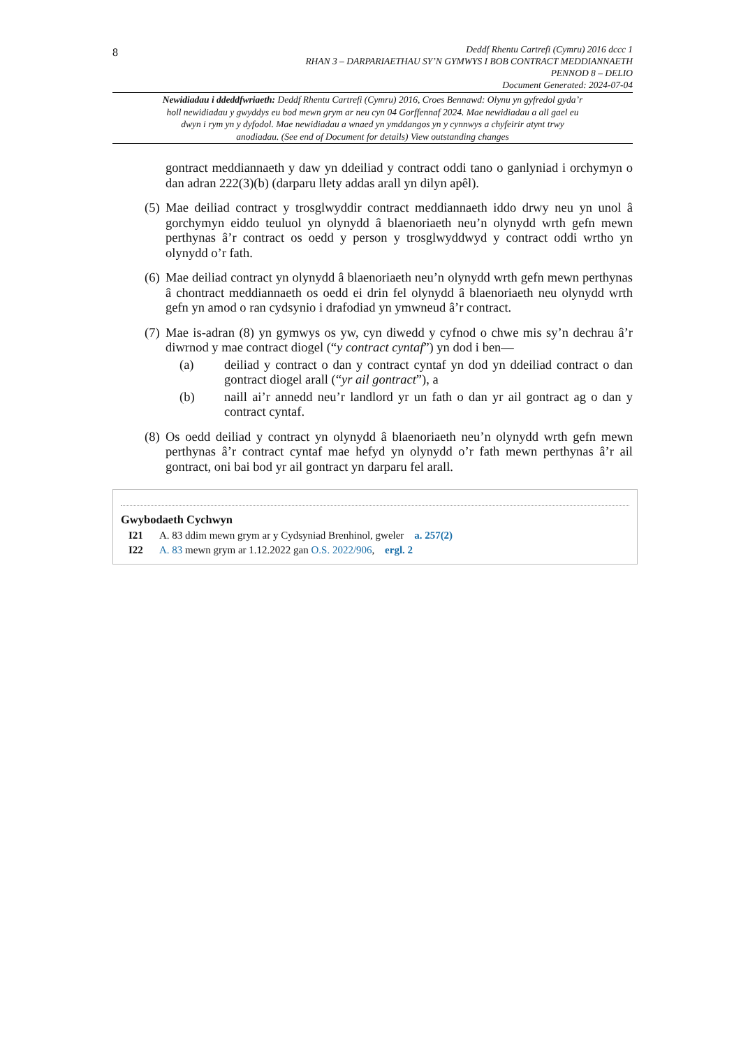8
Deddf Rhentu Cartrefi (Cymru) 2016 dccc 1
RHAN 3 – DARPARIAETHAU SY’N GYMWYS I BOB CONTRACT MEDDIANNAETH
PENNOD 8 – DELIO
Document Generated: 2024-07-04
Newidiadau i ddeddfwriaeth: Deddf Rhentu Cartrefi (Cymru) 2016, Croes Bennawd: Olynu yn gyfredol gyda’r holl newidiadau y gwyddys eu bod mewn grym ar neu cyn 04 Gorffennaf 2024. Mae newidiadau a all gael eu dwyn i rym yn y dyfodol. Mae newidiadau a wnaed yn ymddangos yn y cynnwys a chyfeirir atynt trwy anodiadau. (See end of Document for details) View outstanding changes
gontract meddiannaeth y daw yn ddeiliad y contract oddi tano o ganlyniad i orchymyn o dan adran 222(3)(b) (darparu llety addas arall yn dilyn apêl).
(5) Mae deiliad contract y trosglwyddir contract meddiannaeth iddo drwy neu yn unol â gorchymyn eiddo teuluol yn olynydd â blaenoriaeth neu’n olynydd wrth gefn mewn perthynas â’r contract os oedd y person y trosglwyddwyd y contract oddi wrtho yn olynydd o’r fath.
(6) Mae deiliad contract yn olynydd â blaenoriaeth neu’n olynydd wrth gefn mewn perthynas â chontract meddiannaeth os oedd ei drin fel olynydd â blaenoriaeth neu olynydd wrth gefn yn amod o ran cydsynio i drafodiad yn ymwneud â’r contract.
(7) Mae is-adran (8) yn gymwys os yw, cyn diwedd y cyfnod o chwe mis sy’n dechrau â’r diwrnod y mae contract diogel (“y contract cyntaf”) yn dod i ben—
(a) deiliad y contract o dan y contract cyntaf yn dod yn ddeiliad contract o dan gontract diogel arall (“yr ail gontract”), a
(b) naill ai’r annedd neu’r landlord yr un fath o dan yr ail gontract ag o dan y contract cyntaf.
(8) Os oedd deiliad y contract yn olynydd â blaenoriaeth neu’n olynydd wrth gefn mewn perthynas â’r contract cyntaf mae hefyd yn olynydd o’r fath mewn perthynas â’r ail gontract, oni bai bod yr ail gontract yn darparu fel arall.
Gwybodaeth Cychwyn
I21 A. 83 ddim mewn grym ar y Cydsyniad Brenhinol, gweler a. 257(2)
I22 A. 83 mewn grym ar 1.12.2022 gan O.S. 2022/906, ergl. 2